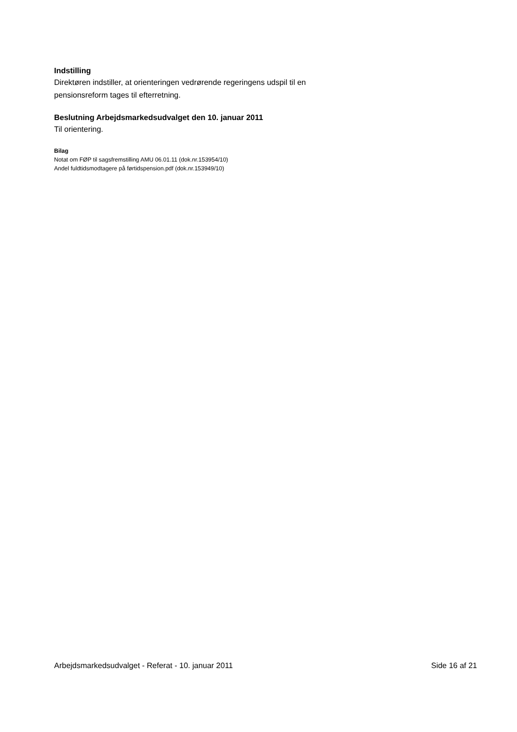Indstilling
Direktøren indstiller, at orienteringen vedrørende regeringens udspil til en pensionsreform tages til efterretning.
Beslutning Arbejdsmarkedsudvalget den 10. januar 2011
Til orientering.
Bilag
Notat om FØP til sagsfremstilling AMU 06.01.11 (dok.nr.153954/10)
Andel fuldtidsmodtagere på førtidspension.pdf (dok.nr.153949/10)
Arbejdsmarkedsudvalget - Referat - 10. januar 2011 Side 16 af 21